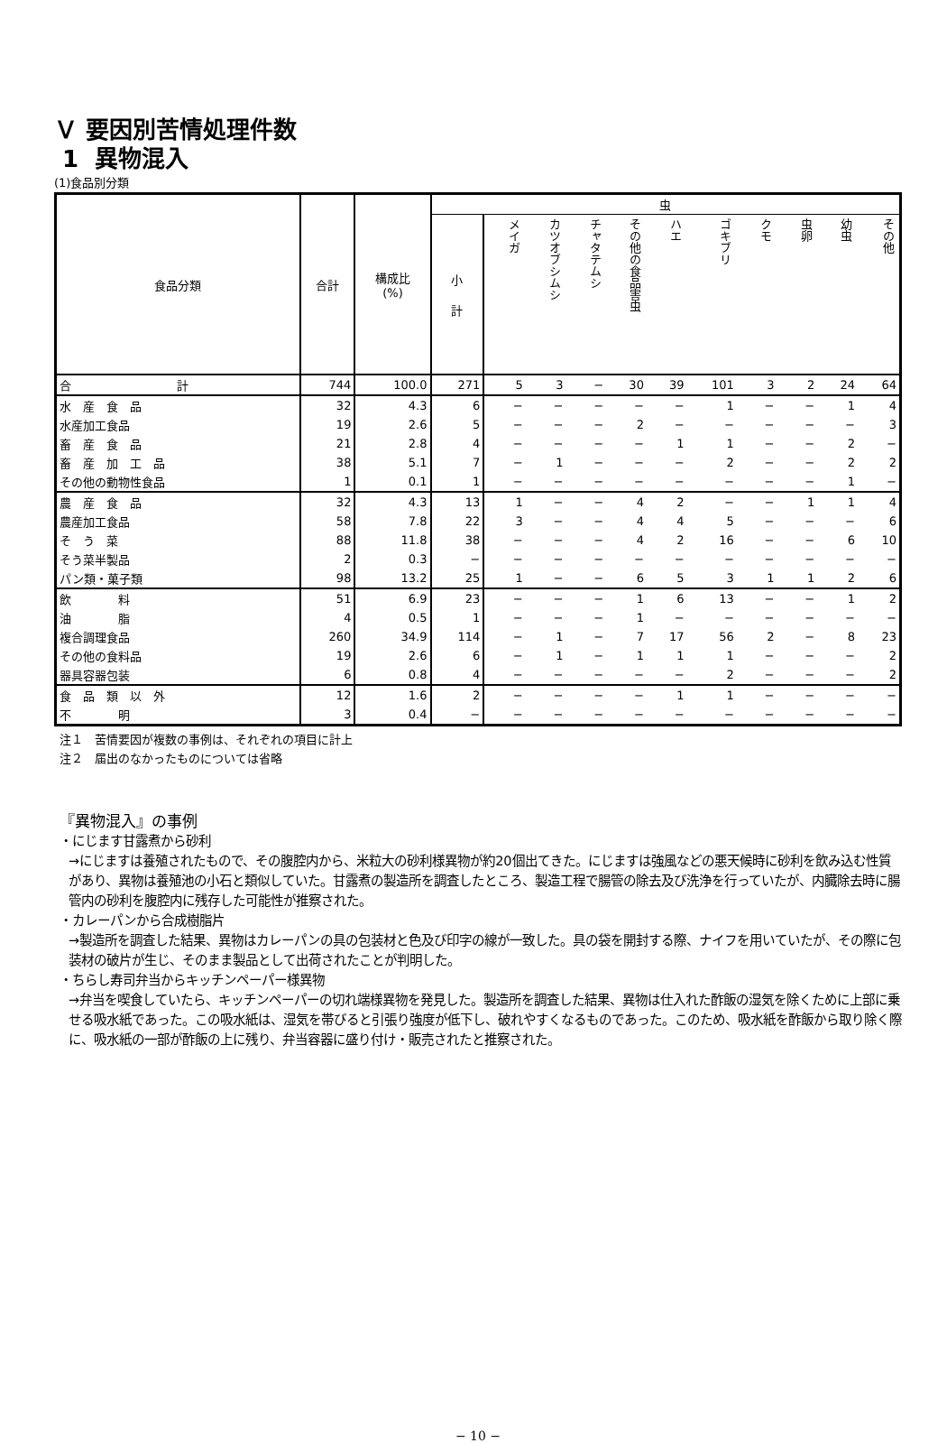Ｖ 要因別苦情処理件数
1 異物混入
(1)食品別分類
| 食品分類 | 合計 | 構成比 (%) | 虫 | | | | | | | | | | |
| --- | --- | --- | --- | --- | --- | --- | --- | --- | --- | --- | --- | --- | --- |
| | | | 小 計 | メイガ | カツオブシムシ | チャタテムシ | その他の食品害虫 | ハエ | ゴキブリ | クモ | 虫卵 | 幼虫 | その他 |
| 合 計 | 744 | 100.0 | 271 | 5 | 3 | − | 30 | 39 | 101 | 3 | 2 | 24 | 64 |
| 水 産 食 品 | 32 | 4.3 | 6 | − | − | − | − | − | 1 | − | − | 1 | 4 |
| 水産加工食品 | 19 | 2.6 | 5 | − | − | − | 2 | − | − | − | − | − | 3 |
| 畜 産 食 品 | 21 | 2.8 | 4 | − | − | − | − | 1 | 1 | − | − | 2 | − |
| 畜 産 加 工 品 | 38 | 5.1 | 7 | − | 1 | − | − | − | 2 | − | − | 2 | 2 |
| その他の動物性食品 | 1 | 0.1 | 1 | − | − | − | − | − | − | − | − | 1 | − |
| 農 産 食 品 | 32 | 4.3 | 13 | 1 | − | − | 4 | 2 | − | − | 1 | 1 | 4 |
| 農産加工食品 | 58 | 7.8 | 22 | 3 | − | − | 4 | 4 | 5 | − | − | − | 6 |
| そ う 菜 | 88 | 11.8 | 38 | − | − | − | 4 | 2 | 16 | − | − | 6 | 10 |
| そう菜半製品 | 2 | 0.3 | − | − | − | − | − | − | − | − | − | − | − |
| パン類・菓子類 | 98 | 13.2 | 25 | 1 | − | − | 6 | 5 | 3 | 1 | 1 | 2 | 6 |
| 飲 料 | 51 | 6.9 | 23 | − | − | − | 1 | 6 | 13 | − | − | 1 | 2 |
| 油 脂 | 4 | 0.5 | 1 | − | − | − | 1 | − | − | − | − | − | − |
| 複合調理食品 | 260 | 34.9 | 114 | − | 1 | − | 7 | 17 | 56 | 2 | − | 8 | 23 |
| その他の食料品 | 19 | 2.6 | 6 | − | 1 | − | 1 | 1 | 1 | − | − | − | 2 |
| 器具容器包装 | 6 | 0.8 | 4 | − | − | − | − | − | 2 | − | − | − | 2 |
| 食 品 類 以 外 | 12 | 1.6 | 2 | − | − | − | − | 1 | 1 | − | − | − | − |
| 不 明 | 3 | 0.4 | − | − | − | − | − | − | − | − | − | − | − |
注１　苦情要因が複数の事例は、それぞれの項目に計上
注２　届出のなかったものについては省略
『異物混入』の事例
・にじます甘露煮から砂利
→にじますは養殖されたもので、その腹腔内から、米粒大の砂利様異物が約20個出てきた。にじますは強風などの悪天候時に砂利を飲み込む性質があり、異物は養殖池の小石と類似していた。甘露煮の製造所を調査したところ、製造工程で腸管の除去及び洗浄を行っていたが、内臓除去時に腸管内の砂利を腹腔内に残存した可能性が推察された。
・カレーパンから合成樹脂片
→製造所を調査した結果、異物はカレーパンの具の包装材と色及び印字の線が一致した。具の袋を開封する際、ナイフを用いていたが、その際に包装材の破片が生じ、そのまま製品として出荷されたことが判明した。
・ちらし寿司弁当からキッチンペーパー様異物
→弁当を喫食していたら、キッチンペーパーの切れ端様異物を発見した。製造所を調査した結果、異物は仕入れた酢飯の湿気を除くために上部に乗せる吸水紙であった。この吸水紙は、湿気を帯びると引張り強度が低下し、破れやすくなるものであった。このため、吸水紙を酢飯から取り除く際に、吸水紙の一部が酢飯の上に残り、弁当容器に盛り付け・販売されたと推察された。
− 10 −